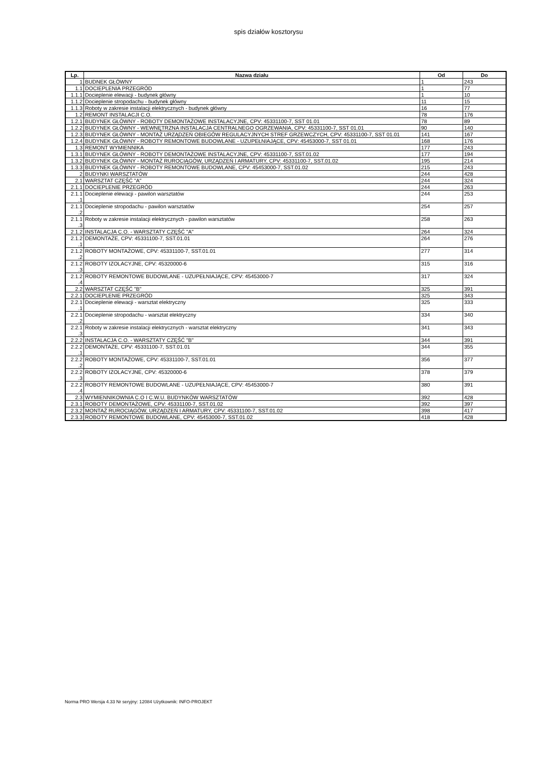spis działów kosztorysu
| Lp. | Nazwa działu | Od | Do |
| --- | --- | --- | --- |
| 1 | BUDNEK GŁÓWNY | 1 | 243 |
| 1.1 | DOCIEPLENIA PRZEGRÓD | 1 | 77 |
| 1.1.1 | Docieplenie elewacji - budynek główny | 1 | 10 |
| 1.1.2 | Docieplenie stropodachu - budynek główny | 11 | 15 |
| 1.1.3 | Roboty w zakresie instalacji elektrycznych - budynek główny | 16 | 77 |
| 1.2 | REMONT INSTALACJI C.O. | 78 | 176 |
| 1.2.1 | BUDYNEK GŁÓWNY - ROBOTY DEMONTAŻOWE INSTALACYJNE, CPV: 45331100-7, SST 01.01 | 78 | 89 |
| 1.2.2 | BUDYNEK GŁÓWNY - WEWNĘTRZNA INSTALACJA CENTRALNEGO OGRZEWANIA, CPV: 45331100-7, SST 01.01 | 90 | 140 |
| 1.2.3 | BUDYNEK GŁÓWNY - MONTAŻ URZĄDZEŃ OBIEGÓW REGULACYJNYCH STREF GRZEWCZYCH, CPV: 45331100-7, SST 01.01 | 141 | 167 |
| 1.2.4 | BUDYNEK GŁÓWNY - ROBOTY REMONTOWE BUDOWLANE - UZUPEŁNIAJĄCE, CPV: 45453000-7, SST 01.01 | 168 | 176 |
| 1.3 | REMONT WYMIENNIKA | 177 | 243 |
| 1.3.1 | BUDYNEK GŁÓWNY - ROBOTY DEMONTAŻOWE INSTALACYJNE, CPV: 45331100-7, SST.01.02 | 177 | 194 |
| 1.3.2 | BUDYNEK GŁÓWNY - MONTAŻ RUROCIĄGÓW, URZĄDZEŃ I ARMATURY, CPV: 45331100-7, SST.01.02 | 195 | 214 |
| 1.3.3 | BUDYNEK GŁÓWNY - ROBOTY REMONTOWE BUDOWLANE, CPV: 45453000-7, SST.01.02 | 215 | 243 |
| 2 | BUDYNKI WARSZTATÓW | 244 | 428 |
| 2.1 | WARSZTAT CZĘŚĆ "A" | 244 | 324 |
| 2.1.1 | DOCIEPLENIE PRZEGRÓD | 244 | 263 |
| 2.1.1 .1 | Docieplenie elewacji - pawilon warsztatów | 244 | 253 |
| 2.1.1 .2 | Docieplenie stropodachu - pawilon warsztatów | 254 | 257 |
| 2.1.1 .3 | Roboty w zakresie instalacji elektrycznych - pawilon warsztatów | 258 | 263 |
| 2.1.2 | INSTALACJA C.O. - WARSZTATY CZĘŚĆ "A" | 264 | 324 |
| 2.1.2 .1 | DEMONTAŻE, CPV: 45331100-7, SST.01.01 | 264 | 276 |
| 2.1.2 .2 | ROBOTY MONTAŻOWE, CPV: 45331100-7, SST.01.01 | 277 | 314 |
| 2.1.2 .3 | ROBOTY IZOLACYJNE, CPV: 45320000-6 | 315 | 316 |
| 2.1.2 .4 | ROBOTY REMONTOWE BUDOWLANE - UZUPEŁNIAJĄCE, CPV: 45453000-7 | 317 | 324 |
| 2.2 | WARSZTAT CZĘŚĆ "B" | 325 | 391 |
| 2.2.1 | DOCIEPLENIE PRZEGRÓD | 325 | 343 |
| 2.2.1 .1 | Docieplenie elewacji - warsztat elektryczny | 325 | 333 |
| 2.2.1 .2 | Docieplenie stropodachu - warsztat elektryczny | 334 | 340 |
| 2.2.1 .3 | Roboty w zakresie instalacji elektrycznych - warsztat elektryczny | 341 | 343 |
| 2.2.2 | INSTALACJA C.O. - WARSZTATY CZĘŚĆ "B" | 344 | 391 |
| 2.2.2 .1 | DEMONTAŻE, CPV: 45331100-7, SST.01.01 | 344 | 355 |
| 2.2.2 .2 | ROBOTY MONTAŻOWE, CPV: 45331100-7, SST.01.01 | 356 | 377 |
| 2.2.2 .3 | ROBOTY IZOLACYJNE, CPV: 45320000-6 | 378 | 379 |
| 2.2.2 .4 | ROBOTY REMONTOWE BUDOWLANE - UZUPEŁNIAJĄCE, CPV: 45453000-7 | 380 | 391 |
| 2.3 | WYMIENNIKOWNIA C.O I C.W.U. BUDYNKÓW WARSZTATÓW | 392 | 428 |
| 2.3.1 | ROBOTY DEMONTAŻOWE, CPV: 45331100-7, SST.01.02 | 392 | 397 |
| 2.3.2 | MONTAŻ RUROCIĄGÓW, URZĄDZEŃ I ARMATURY, CPV: 45331100-7, SST.01.02 | 398 | 417 |
| 2.3.3 | ROBOTY REMONTOWE BUDOWLANE, CPV: 45453000-7, SST.01.02 | 418 | 428 |
Norma PRO Wersja 4.33 Nr seryjny: 12084 Użytkownik: INFO-PROJEKT